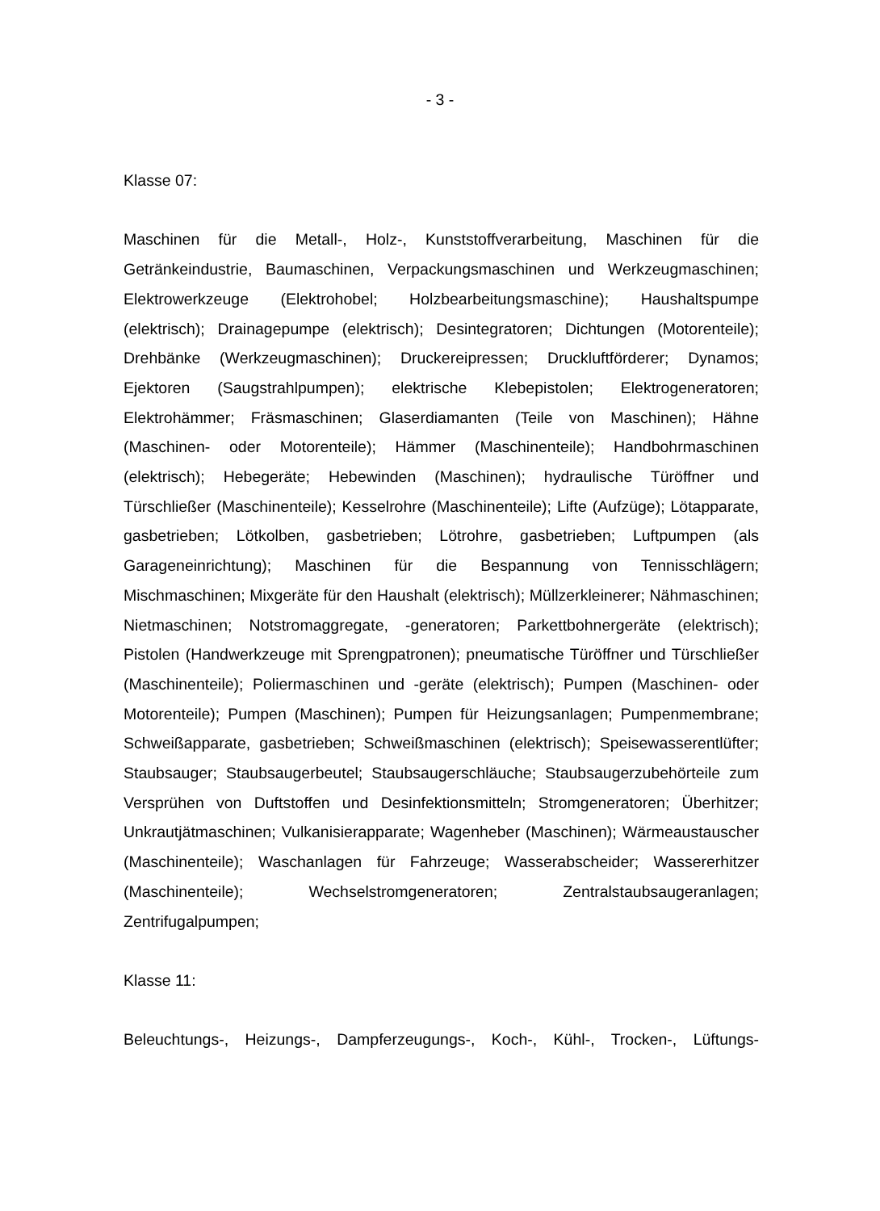- 3 -
Klasse 07:
Maschinen für die Metall-, Holz-, Kunststoffverarbeitung, Maschinen für die Getränkeindustrie, Baumaschinen, Verpackungsmaschinen und Werkzeugmaschinen; Elektrowerkzeuge (Elektrohobel; Holzbearbeitungsmaschine); Haushaltspumpe (elektrisch); Drainagepumpe (elektrisch); Desintegratoren; Dichtungen (Motorenteile); Drehbänke (Werkzeugmaschinen); Druckereipressen; Druckluftförderer; Dynamos; Ejektoren (Saugstrahlpumpen); elektrische Klebepistolen; Elektrogeneratoren; Elektrohämmer; Fräsmaschinen; Glaserdiamanten (Teile von Maschinen); Hähne (Maschinen- oder Motorenteile); Hämmer (Maschinenteile); Handbohrmaschinen (elektrisch); Hebegeräte; Hebewinden (Maschinen); hydraulische Türöffner und Türschließer (Maschinenteile); Kesselrohre (Maschinenteile); Lifte (Aufzüge); Lötapparate, gasbetrieben; Lötkolben, gasbetrieben; Lötrohre, gasbetrieben; Luftpumpen (als Garageneinrichtung); Maschinen für die Bespannung von Tennisschlägern; Mischmaschinen; Mixgeräte für den Haushalt (elektrisch); Müllzerkleinerer; Nähmaschinen; Nietmaschinen; Notstromaggregate, -generatoren; Parkettbohnergeräte (elektrisch); Pistolen (Handwerkzeuge mit Sprengpatronen); pneumatische Türöffner und Türschließer (Maschinenteile); Poliermaschinen und -geräte (elektrisch); Pumpen (Maschinen- oder Motorenteile); Pumpen (Maschinen); Pumpen für Heizungsanlagen; Pumpenmembrane; Schweißapparate, gasbetrieben; Schweißmaschinen (elektrisch); Speisewasserentlüfter; Staubsauger; Staubsaugerbeutel; Staubsaugerschläuche; Staubsaugerzubehörteile zum Versprühen von Duftstoffen und Desinfektionsmitteln; Stromgeneratoren; Überhitzer; Unkrautjätmaschinen; Vulkanisierapparate; Wagenheber (Maschinen); Wärmeaustauscher (Maschinenteile); Waschanlagen für Fahrzeuge; Wasserabscheider; Wassererhitzer (Maschinenteile); Wechselstromgeneratoren; Zentralstaubsaugeranlagen; Zentrifugalpumpen;
Klasse 11:
Beleuchtungs-, Heizungs-, Dampferzeugungs-, Koch-, Kühl-, Trocken-, Lüftungs-